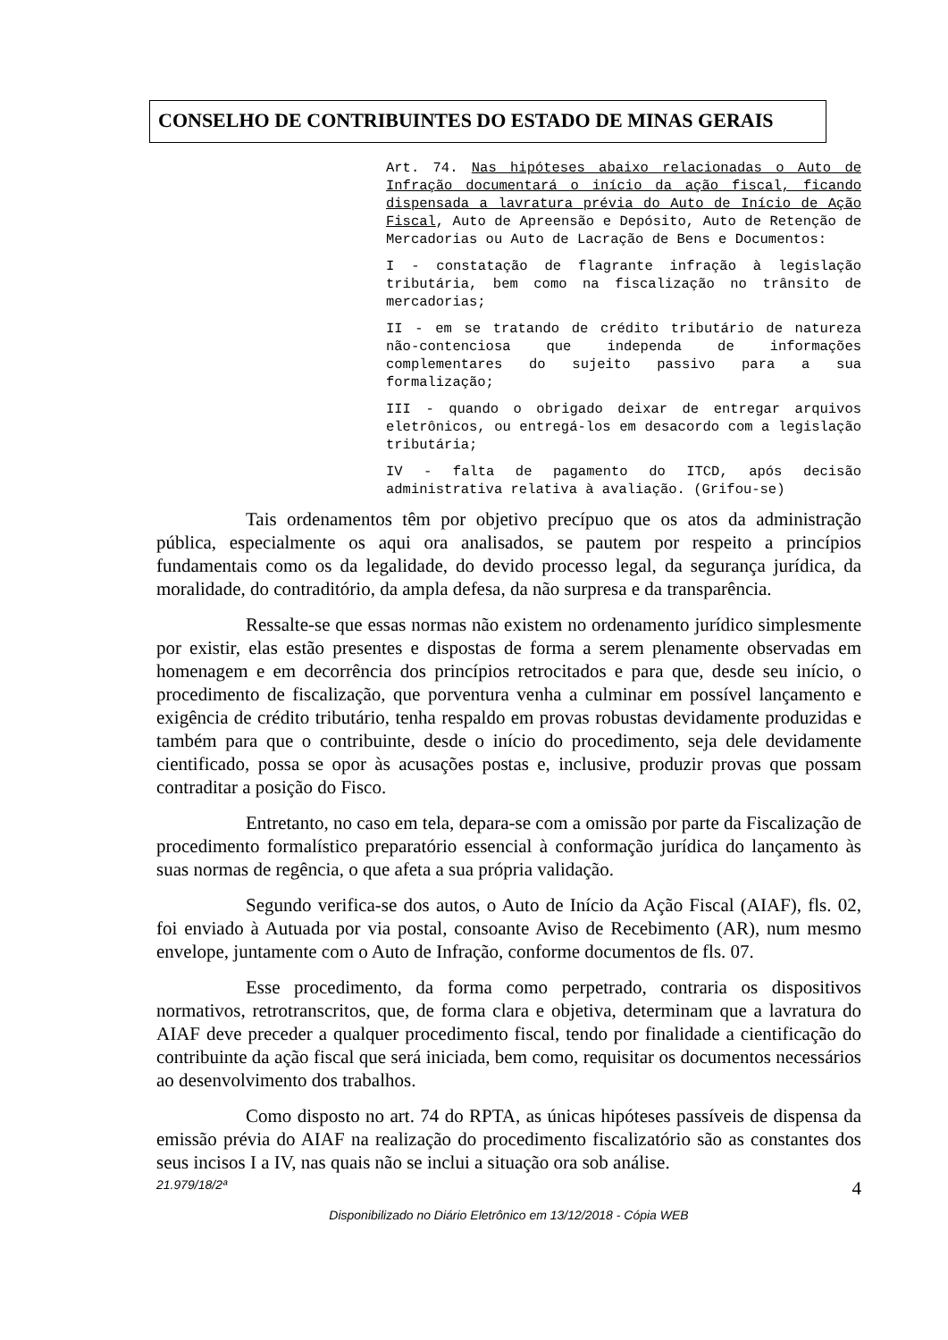CONSELHO DE CONTRIBUINTES DO ESTADO DE MINAS GERAIS
Art. 74. Nas hipóteses abaixo relacionadas o Auto de Infração documentará o início da ação fiscal, ficando dispensada a lavratura prévia do Auto de Início de Ação Fiscal, Auto de Apreensão e Depósito, Auto de Retenção de Mercadorias ou Auto de Lacração de Bens e Documentos:
I - constatação de flagrante infração à legislação tributária, bem como na fiscalização no trânsito de mercadorias;
II - em se tratando de crédito tributário de natureza não-contenciosa que independa de informações complementares do sujeito passivo para a sua formalização;
III - quando o obrigado deixar de entregar arquivos eletrônicos, ou entregá-los em desacordo com a legislação tributária;
IV - falta de pagamento do ITCD, após decisão administrativa relativa à avaliação. (Grifou-se)
Tais ordenamentos têm por objetivo precípuo que os atos da administração pública, especialmente os aqui ora analisados, se pautem por respeito a princípios fundamentais como os da legalidade, do devido processo legal, da segurança jurídica, da moralidade, do contraditório, da ampla defesa, da não surpresa e da transparência.
Ressalte-se que essas normas não existem no ordenamento jurídico simplesmente por existir, elas estão presentes e dispostas de forma a serem plenamente observadas em homenagem e em decorrência dos princípios retrocitados e para que, desde seu início, o procedimento de fiscalização, que porventura venha a culminar em possível lançamento e exigência de crédito tributário, tenha respaldo em provas robustas devidamente produzidas e também para que o contribuinte, desde o início do procedimento, seja dele devidamente cientificado, possa se opor às acusações postas e, inclusive, produzir provas que possam contraditar a posição do Fisco.
Entretanto, no caso em tela, depara-se com a omissão por parte da Fiscalização de procedimento formalístico preparatório essencial à conformação jurídica do lançamento às suas normas de regência, o que afeta a sua própria validação.
Segundo verifica-se dos autos, o Auto de Início da Ação Fiscal (AIAF), fls. 02, foi enviado à Autuada por via postal, consoante Aviso de Recebimento (AR), num mesmo envelope, juntamente com o Auto de Infração, conforme documentos de fls. 07.
Esse procedimento, da forma como perpetrado, contraria os dispositivos normativos, retrotranscritos, que, de forma clara e objetiva, determinam que a lavratura do AIAF deve preceder a qualquer procedimento fiscal, tendo por finalidade a cientificação do contribuinte da ação fiscal que será iniciada, bem como, requisitar os documentos necessários ao desenvolvimento dos trabalhos.
Como disposto no art. 74 do RPTA, as únicas hipóteses passíveis de dispensa da emissão prévia do AIAF na realização do procedimento fiscalizatório são as constantes dos seus incisos I a IV, nas quais não se inclui a situação ora sob análise.
4 21.979/18/2ª
Disponibilizado no Diário Eletrônico em 13/12/2018 - Cópia WEB